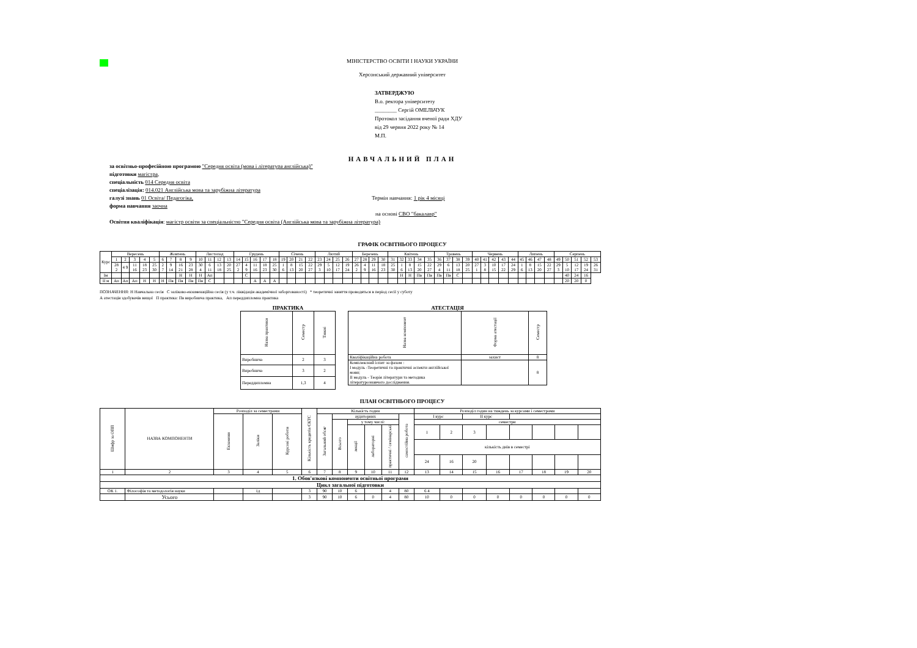МІНІСТЕРСТВО ОСВІТИ І НАУКИ УКРАЇНИ
Херсонський державний університет
ЗАТВЕРДЖУЮ
В.о. ректора університету
________ Сергій ОМЕЛЬЧУК
Протокол засідання вченої ради ХДУ
від 29 червня 2022 року № 14
М.П.
НАВЧАЛЬНИЙ ПЛАН
за освітньо-професійною програмою "Середня освіта (мова і література англійська)"
підготовки магістра,
спеціальність 014 Середня освіта
спеціалізація: 014.021 Англійська мова та зарубіжна література
галузі знань 01 Освіта/ Педагогіка, Термін навчання: 1 рік 4 місяці
форма навчання заочна
на основі СВО "бакалавр"
Освітня кваліфікація: магістр освіти за спеціальністю "Середня освіта (Англійська мова та зарубіжна література)
ГРАФІК ОСВІТНЬОГО ПРОЦЕСУ
| Курс | Вересень | | | | | Жовтень | | | | Листопад | | | | Грудень | | | | | Січень | | | | Лютий | | | | Березень | | | | Квітень | | | | | Травень | | | | Червень | | | | | Липень | | | | Серпень | | | | |
| --- | --- | --- | --- | --- | --- | --- | --- | --- | --- | --- | --- | --- | --- | --- | --- | --- | --- | --- | --- | --- | --- | --- | --- | --- | --- | --- | --- | --- | --- | --- | --- | --- | --- | --- | --- | --- | --- | --- | --- | --- | --- | --- | --- | --- | --- | --- | --- | --- | --- | --- | --- | --- | --- |
| | 1 | 2 | 3 | 4 | 5 | 6 | 7 | 8 | 9 | 10 | 11 | 12 | 13 | 14 | 15 | 16 | 17 | 18 | 19 | 20 | 21 | 22 | 23 | 24 | 25 | 26 | 27 | 28 | 29 | 30 | 31 | 32 | 33 | 34 | 35 | 36 | 37 | 38 | 39 | 40 | 41 | 42 | 43 | 44 | 45 | 46 | 47 | 48 | 49 | 50 | 51 | 52 | 53 |
| | 28 2 | 4 9 | 11 16 | 18 23 | 25 30 | 2 7 | 9 14 | 16 21 | 23 28 | 30 4 | 6 11 | 13 18 | 20 25 | 27 2 | 4 9 | 11 16 | 18 23 | 25 30 | 1 6 | 8 13 | 15 20 | 22 27 | 29 3 | 5 10 | 12 17 | 19 24 | 26 2 | 4 9 | 11 16 | 18 23 | 25 30 | 1 6 | 8 13 | 15 20 | 22 27 | 29 4 | 6 11 | 13 18 | 20 25 | 27 1 | 3 8 | 10 15 | 17 22 | 24 29 | 1 6 | 8 13 | 15 20 | 22 27 | 29 3 | 5 10 | 12 17 | 19 24 | 26 31 |
| Ім | | | | | | | | Н | Н | Н | Ап | | | | С | | | | | | | | | | | | | | | | | Н | Н | Пв | Пв | Пв | Пв | С | | | | | | | | | | | | 40 | 24 | 16 | |
| ІІ м | Ап | Ап | Ап | Н | Н | Н | Пв | Пв | Пв | Пв | С | | | | | А | А | А | | | | | | | | | | | | | | | | | | | | | | | | | | | | | | | | 20 | 20 | 0 | |
ПОЗНАЧЕННЯ: Н Навчальна сесія С заліково-екзаменаційна сесія (у т.ч. ліквідація академічної заборгованості) * теоретичні заняття проводяться в період сесії у суботу
А атестація здобувачів вищої П практика: Пв виробнича практика, Ап переддипломна практика
ПРАКТИКА
| Назва практики | Семестр | Тижні |
| --- | --- | --- |
| Виробнича | 2 | 3 |
| Виробнича | 3 | 2 |
| Переддипломна | 1,3 | 4 |
АТЕСТАЦІЯ
| Назва компонент | Форма атестації | Семестр |
| --- | --- | --- |
| Кваліфікаційна робота | захист | 8 |
| Комплексний іспит за фахом : І модуль -Теоретичні та практичні аспекти англійської мови; ІІ модуль - Теорія літератури та методика літературознавчого дослідження. | | 8 |
ПЛАН ОСВІТНЬОГО ПРОЦЕСУ
| Шифр за ОПП | НАЗВА КОМПОНЕНТИ | Розподіл за семестрами | | | Кількість кредитів ЄКТС | Кількість годин | | | | | | Розподіл годин на тиждень за курсами і семестрами | | | | | | | |
| --- | --- | --- | --- | --- | --- | --- | --- | --- | --- | --- | --- | --- | --- | --- | --- | --- | --- | --- | --- |
| | | Екзамени | Заліки | Курсові роботи | | Загальний обсяг | аудиторних | | | | самостійна робота | І курс | | ІІ курс | | | | | |
| | | | | | | | Всього | у тому числі: | | | | семестри | | | | | | | |
| | | | | | | | | лекції | лабораторні | практичні / семінарські | | 1 | 2 | 3 | | | | | |
| | | | | | | | | | | | | кількість днів в семестрі | | | | | | | |
| | | | | | | | | | | | | 24 | 16 | 20 | | | | | |
| 1 | 2 | 3 | 4 | 5 | 6 | 7 | 8 | 9 | 10 | 11 | 12 | 13 | 14 | 15 | 16 | 17 | 18 | 19 | 20 |
| 1. Обов'язкові компоненти освітньої програми | | | | | | | | | | | | | | | | | | | |
| Цикл загальної підготовки | | | | | | | | | | | | | | | | | | | |
| ОК 1. | Філософія та методологія науки | | 1д | | 3 | 90 | 10 | 6 | | 4 | 80 | 6 4 | | | | | | | |
| | Усього | | | | 3 | 90 | 10 | 6 | 0 | 4 | 80 | 10 | 0 | 0 | 0 | 0 | 0 | 0 | 0 |